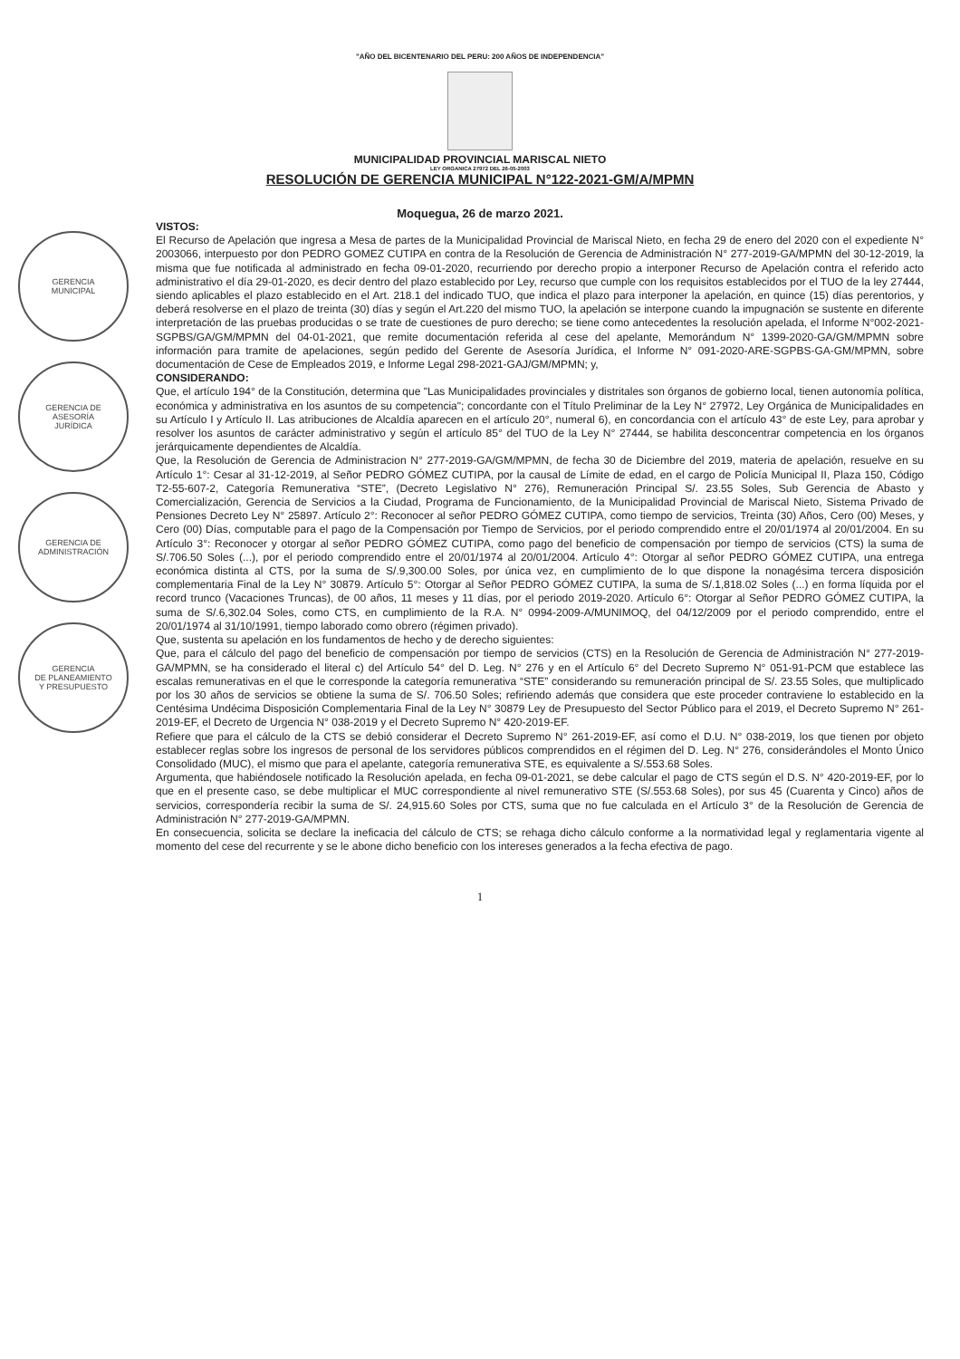GERENCIA
MUNICIPAL
GERENCIA DE
ASESORÍA
JURÍDICA
GERENCIA DE
ADMINISTRACIÓN
GERENCIA
DE PLANEAMIENTO
Y PRESUPUESTO
"AÑO DEL BICENTENARIO DEL PERU: 200 AÑOS DE INDEPENDENCIA"
MUNICIPALIDAD PROVINCIAL MARISCAL NIETO
LEY ORGANICA 27972 DEL 26-05-2003
RESOLUCIÓN DE GERENCIA MUNICIPAL N°122-2021-GM/A/MPMN
Moquegua, 26 de marzo 2021.
VISTOS:
El Recurso de Apelación que ingresa a Mesa de partes de la Municipalidad Provincial de Mariscal Nieto, en fecha 29 de enero del 2020 con el expediente N° 2003066, interpuesto por don PEDRO GOMEZ CUTIPA en contra de la Resolución de Gerencia de Administración N° 277-2019-GA/MPMN del 30-12-2019, la misma que fue notificada al administrado en fecha 09-01-2020, recurriendo por derecho propio a interponer Recurso de Apelación contra el referido acto administrativo el día 29-01-2020, es decir dentro del plazo establecido por Ley, recurso que cumple con los requisitos establecidos por el TUO de la ley 27444, siendo aplicables el plazo establecido en el Art. 218.1 del indicado TUO, que indica el plazo para interponer la apelación, en quince (15) días perentorios, y deberá resolverse en el plazo de treinta (30) días y según el Art.220 del mismo TUO, la apelación se interpone cuando la impugnación se sustente en diferente interpretación de las pruebas producidas o se trate de cuestiones de puro derecho; se tiene como antecedentes la resolución apelada, el Informe N°002-2021-SGPBS/GA/GM/MPMN del 04-01-2021, que remite documentación referida al cese del apelante, Memorándum N° 1399-2020-GA/GM/MPMN sobre información para tramite de apelaciones, según pedido del Gerente de Asesoría Jurídica, el Informe N° 091-2020-ARE-SGPBS-GA-GM/MPMN, sobre documentación de Cese de Empleados 2019, e Informe Legal 298-2021-GAJ/GM/MPMN; y,
CONSIDERANDO:
Que, el artículo 194° de la Constitución, determina que "Las Municipalidades provinciales y distritales son órganos de gobierno local, tienen autonomía política, económica y administrativa en los asuntos de su competencia"; concordante con el Título Preliminar de la Ley N° 27972, Ley Orgánica de Municipalidades en su Artículo I y Artículo II. Las atribuciones de Alcaldía aparecen en el artículo 20°, numeral 6), en concordancia con el artículo 43° de este Ley, para aprobar y resolver los asuntos de carácter administrativo y según el artículo 85° del TUO de la Ley N° 27444, se habilita desconcentrar competencia en los órganos jerárquicamente dependientes de Alcaldía.
Que, la Resolución de Gerencia de Administracion N° 277-2019-GA/GM/MPMN, de fecha 30 de Diciembre del 2019, materia de apelación, resuelve en su Artículo 1°: Cesar al 31-12-2019, al Señor PEDRO GÓMEZ CUTIPA, por la causal de Límite de edad, en el cargo de Policía Municipal II, Plaza 150, Código T2-55-607-2, Categoría Remunerativa “STE”, (Decreto Legislativo N° 276), Remuneración Principal S/. 23.55 Soles, Sub Gerencia de Abasto y Comercialización, Gerencia de Servicios a la Ciudad, Programa de Funcionamiento, de la Municipalidad Provincial de Mariscal Nieto, Sistema Privado de Pensiones Decreto Ley N° 25897. Artículo 2°: Reconocer al señor PEDRO GÓMEZ CUTIPA, como tiempo de servicios, Treinta (30) Años, Cero (00) Meses, y Cero (00) Días, computable para el pago de la Compensación por Tiempo de Servicios, por el periodo comprendido entre el 20/01/1974 al 20/01/2004. En su Artículo 3°: Reconocer y otorgar al señor PEDRO GÓMEZ CUTIPA, como pago del beneficio de compensación por tiempo de servicios (CTS) la suma de S/.706.50 Soles (...), por el periodo comprendido entre el 20/01/1974 al 20/01/2004. Artículo 4°: Otorgar al señor PEDRO GÓMEZ CUTIPA, una entrega económica distinta al CTS, por la suma de S/.9,300.00 Soles, por única vez, en cumplimiento de lo que dispone la nonagésima tercera disposición complementaria Final de la Ley N° 30879. Artículo 5°: Otorgar al Señor PEDRO GÓMEZ CUTIPA, la suma de S/.1,818.02 Soles (...) en forma líquida por el record trunco (Vacaciones Truncas), de 00 años, 11 meses y 11 días, por el periodo 2019-2020. Artículo 6°: Otorgar al Señor PEDRO GÓMEZ CUTIPA, la suma de S/.6,302.04 Soles, como CTS, en cumplimiento de la R.A. N° 0994-2009-A/MUNIMOQ, del 04/12/2009 por el periodo comprendido, entre el 20/01/1974 al 31/10/1991, tiempo laborado como obrero (régimen privado).
Que, sustenta su apelación en los fundamentos de hecho y de derecho siguientes:
Que, para el cálculo del pago del beneficio de compensación por tiempo de servicios (CTS) en la Resolución de Gerencia de Administración N° 277-2019-GA/MPMN, se ha considerado el literal c) del Artículo 54° del D. Leg. N° 276 y en el Artículo 6° del Decreto Supremo N° 051-91-PCM que establece las escalas remunerativas en el que le corresponde la categoría remunerativa “STE” considerando su remuneración principal de S/. 23.55 Soles, que multiplicado por los 30 años de servicios se obtiene la suma de S/. 706.50 Soles; refiriendo además que considera que este proceder contraviene lo establecido en la Centésima Undécima Disposición Complementaria Final de la Ley N° 30879 Ley de Presupuesto del Sector Público para el 2019, el Decreto Supremo N° 261-2019-EF, el Decreto de Urgencia N° 038-2019 y el Decreto Supremo N° 420-2019-EF.
Refiere que para el cálculo de la CTS se debió considerar el Decreto Supremo N° 261-2019-EF, así como el D.U. N° 038-2019, los que tienen por objeto establecer reglas sobre los ingresos de personal de los servidores públicos comprendidos en el régimen del D. Leg. N° 276, considerándoles el Monto Único Consolidado (MUC), el mismo que para el apelante, categoría remunerativa STE, es equivalente a S/.553.68 Soles.
Argumenta, que habiéndosele notificado la Resolución apelada, en fecha 09-01-2021, se debe calcular el pago de CTS según el D.S. N° 420-2019-EF, por lo que en el presente caso, se debe multiplicar el MUC correspondiente al nivel remunerativo STE (S/.553.68 Soles), por sus 45 (Cuarenta y Cinco) años de servicios, correspondería recibir la suma de S/. 24,915.60 Soles por CTS, suma que no fue calculada en el Artículo 3° de la Resolución de Gerencia de Administración N° 277-2019-GA/MPMN.
En consecuencia, solicita se declare la ineficacia del cálculo de CTS; se rehaga dicho cálculo conforme a la normatividad legal y reglamentaria vigente al momento del cese del recurrente y se le abone dicho beneficio con los intereses generados a la fecha efectiva de pago.
1